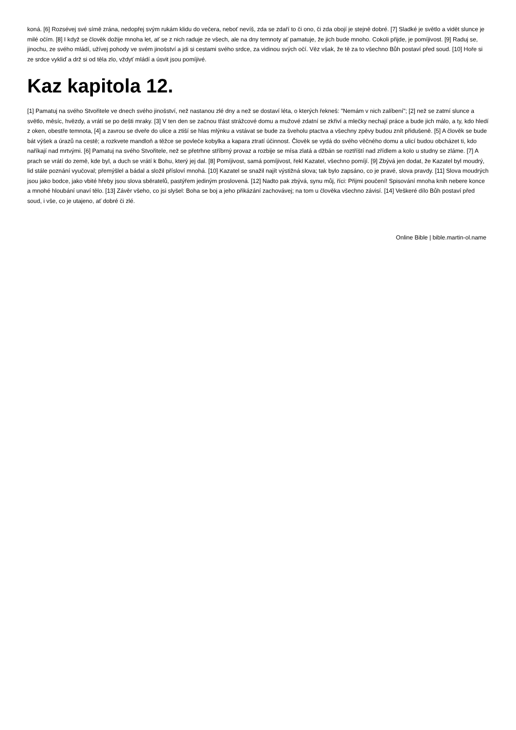koná. [6] Rozsévej své símě zrána, nedopřej svým rukám klidu do večera, neboť nevíš, zda se zdaří to či ono, či zda obojí je stejně dobré. [7] Sladké je světlo a vidět slunce je milé očím. [8] I když se člověk dožije mnoha let, ať se z nich raduje ze všech, ale na dny temnoty ať pamatuje, že jich bude mnoho. Cokoli přijde, je pomíjivost. [9] Raduj se, jinochu, ze svého mládí, užívej pohody ve svém jinošství a jdi si cestami svého srdce, za vidinou svých očí. Věz však, že tě za to všechno Bůh postaví před soud. [10] Hoře si ze srdce vykliď a drž si od těla zlo, vždyť mládí a úsvit jsou pomíjivé.
Kaz kapitola 12.
[1] Pamatuj na svého Stvořitele ve dnech svého jinošství, než nastanou zlé dny a než se dostaví léta, o kterých řekneš: "Nemám v nich zalíbení"; [2] než se zatmí slunce a světlo, měsíc, hvězdy, a vrátí se po dešti mraky. [3] V ten den se začnou třást strážcové domu a mužové zdatní se zkřiví a mlečky nechají práce a bude jich málo, a ty, kdo hledí z oken, obestře temnota, [4] a zavrou se dveře do ulice a ztiší se hlas mlýnku a vstávat se bude za šveholu ptactva a všechny zpěvy budou znít přidušeně. [5] A člověk se bude bát výšek a úrazů na cestě; a rozkvete mandloň a těžce se povleče kobylka a kapara ztratí účinnost. Člověk se vydá do svého věčného domu a ulicí budou obcházet ti, kdo naříkají nad mrtvými. [6] Pamatuj na svého Stvořitele, než se přetrhne stříbrný provaz a rozbije se mísa zlatá a džbán se roztříští nad zřídlem a kolo u studny se zláme. [7] A prach se vrátí do země, kde byl, a duch se vrátí k Bohu, který jej dal. [8] Pomíjivost, samá pomíjivost, řekl Kazatel, všechno pomíjí. [9] Zbývá jen dodat, že Kazatel byl moudrý, lid stále poznání vyučoval; přemýšlel a bádal a složil přísloví mnohá. [10] Kazatel se snažil najít výstižná slova; tak bylo zapsáno, co je pravé, slova pravdy. [11] Slova moudrých jsou jako bodce, jako vbité hřeby jsou slova sběratelů, pastýřem jediným proslovená. [12] Nadto pak zbývá, synu můj, říci: Přijmi poučení! Spisování mnoha knih nebere konce a mnohé hloubání unaví tělo. [13] Závěr všeho, co jsi slyšel: Boha se boj a jeho přikázání zachovávej; na tom u člověka všechno závisí. [14] Veškeré dílo Bůh postaví před soud, i vše, co je utajeno, ať dobré či zlé.
Online Bible | bible.martin-ol.name